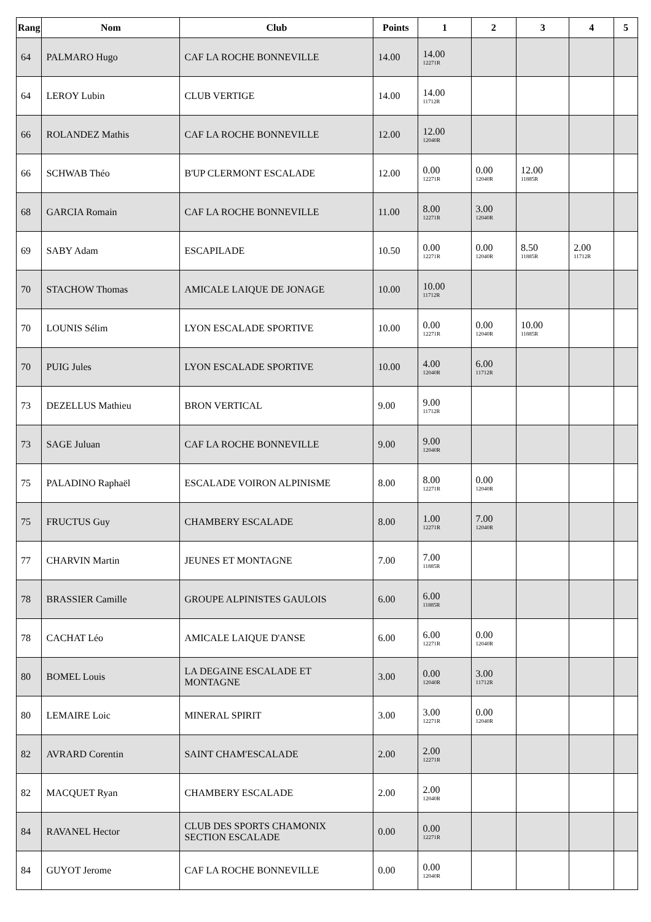| Rang | Nom | Club | Points | 1 | 2 | 3 | 4 | 5 |
| --- | --- | --- | --- | --- | --- | --- | --- | --- |
| 64 | PALMARO Hugo | CAF LA ROCHE BONNEVILLE | 14.00 | 14.00 12271R | | | | |
| 64 | LEROY Lubin | CLUB VERTIGE | 14.00 | 14.00 11712R | | | | |
| 66 | ROLANDEZ Mathis | CAF LA ROCHE BONNEVILLE | 12.00 | 12.00 12040R | | | | |
| 66 | SCHWAB Théo | B'UP CLERMONT ESCALADE | 12.00 | 0.00 12271R | 0.00 12040R | 12.00 11885R | | |
| 68 | GARCIA Romain | CAF LA ROCHE BONNEVILLE | 11.00 | 8.00 12271R | 3.00 12040R | | | |
| 69 | SABY Adam | ESCAPILADE | 10.50 | 0.00 12271R | 0.00 12040R | 8.50 11885R | 2.00 11712R | |
| 70 | STACHOW Thomas | AMICALE LAIQUE DE JONAGE | 10.00 | 10.00 11712R | | | | |
| 70 | LOUNIS Sélim | LYON ESCALADE SPORTIVE | 10.00 | 0.00 12271R | 0.00 12040R | 10.00 11885R | | |
| 70 | PUIG Jules | LYON ESCALADE SPORTIVE | 10.00 | 4.00 12040R | 6.00 11712R | | | |
| 73 | DEZELLUS Mathieu | BRON VERTICAL | 9.00 | 9.00 11712R | | | | |
| 73 | SAGE Juluan | CAF LA ROCHE BONNEVILLE | 9.00 | 9.00 12040R | | | | |
| 75 | PALADINO Raphaël | ESCALADE VOIRON ALPINISME | 8.00 | 8.00 12271R | 0.00 12040R | | | |
| 75 | FRUCTUS Guy | CHAMBERY ESCALADE | 8.00 | 1.00 12271R | 7.00 12040R | | | |
| 77 | CHARVIN Martin | JEUNES ET MONTAGNE | 7.00 | 7.00 11885R | | | | |
| 78 | BRASSIER Camille | GROUPE ALPINISTES GAULOIS | 6.00 | 6.00 11885R | | | | |
| 78 | CACHAT Léo | AMICALE LAIQUE D'ANSE | 6.00 | 6.00 12271R | 0.00 12040R | | | |
| 80 | BOMEL Louis | LA DEGAINE ESCALADE ET MONTAGNE | 3.00 | 0.00 12040R | 3.00 11712R | | | |
| 80 | LEMAIRE Loic | MINERAL SPIRIT | 3.00 | 3.00 12271R | 0.00 12040R | | | |
| 82 | AVRARD Corentin | SAINT CHAM'ESCALADE | 2.00 | 2.00 12271R | | | | |
| 82 | MACQUET Ryan | CHAMBERY ESCALADE | 2.00 | 2.00 12040R | | | | |
| 84 | RAVANEL Hector | CLUB DES SPORTS CHAMONIX SECTION ESCALADE | 0.00 | 0.00 12271R | | | | |
| 84 | GUYOT Jerome | CAF LA ROCHE BONNEVILLE | 0.00 | 0.00 12040R | | | | |